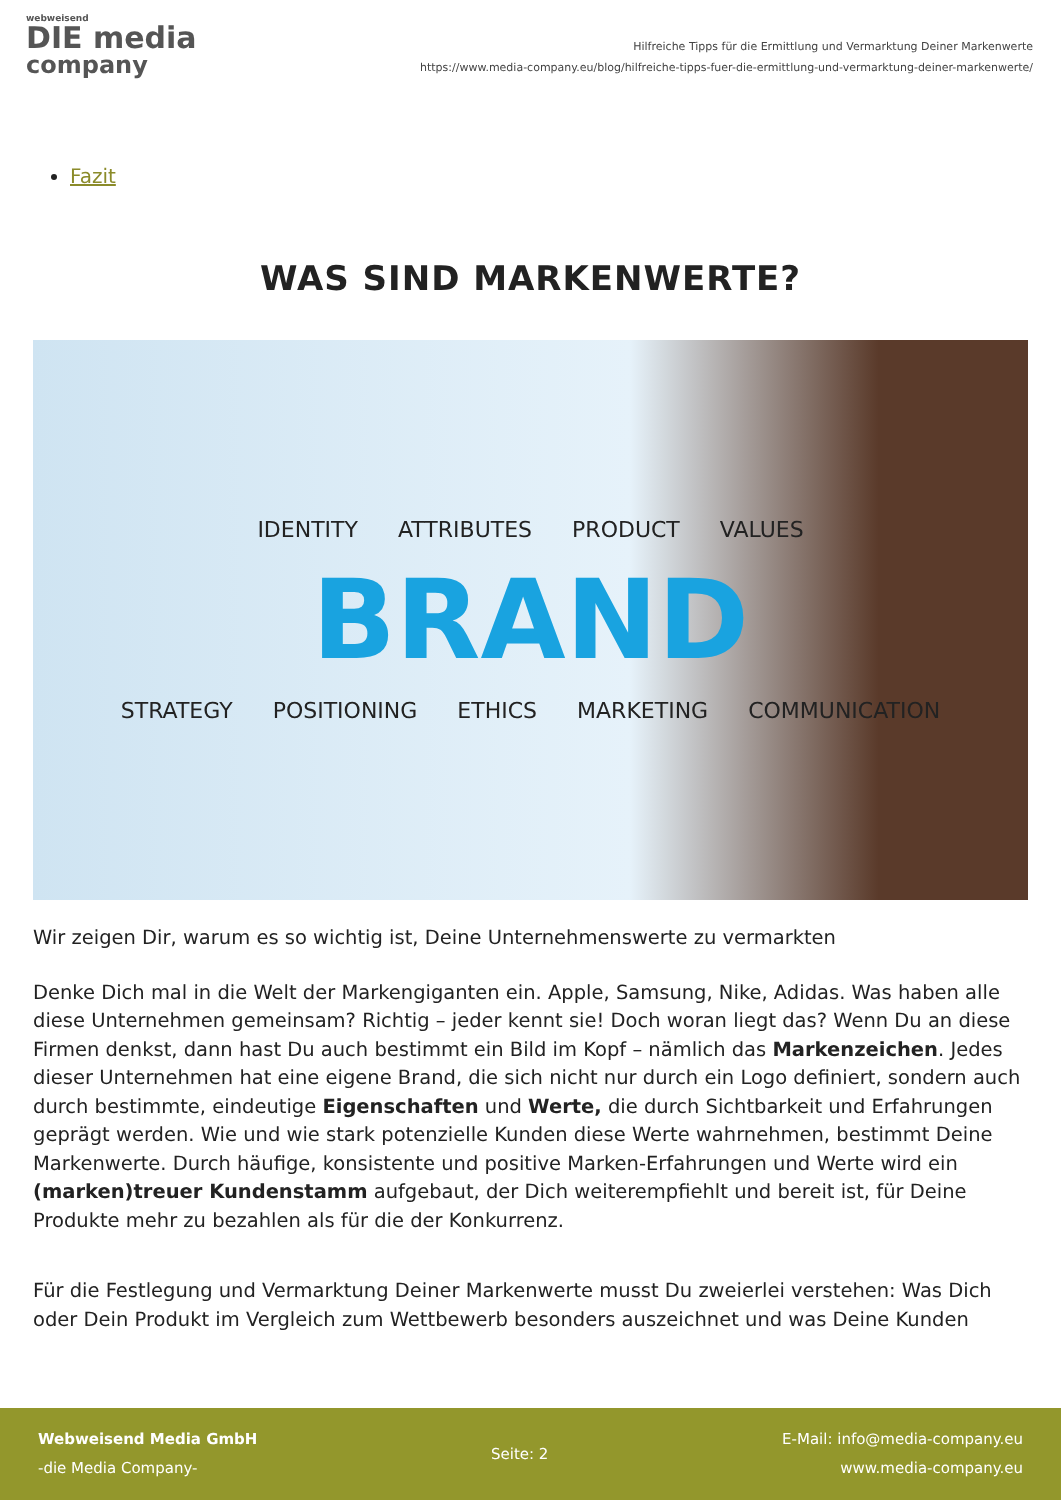webweisend
DIE media
company
Hilfreiche Tipps für die Ermittlung und Vermarktung Deiner Markenwerte
https://www.media-company.eu/blog/hilfreiche-tipps-fuer-die-ermittlung-und-vermarktung-deiner-markenwerte/
Fazit
WAS SIND MARKENWERTE?
IDENTITY ATTRIBUTES PRODUCT VALUES
BRAND
STRATEGY POSITIONING ETHICS MARKETING COMMUNICATION
Wir zeigen Dir, warum es so wichtig ist, Deine Unternehmenswerte zu vermarkten
Denke Dich mal in die Welt der Markengiganten ein. Apple, Samsung, Nike, Adidas. Was haben alle diese Unternehmen gemeinsam? Richtig – jeder kennt sie! Doch woran liegt das? Wenn Du an diese Firmen denkst, dann hast Du auch bestimmt ein Bild im Kopf – nämlich das Markenzeichen. Jedes dieser Unternehmen hat eine eigene Brand, die sich nicht nur durch ein Logo definiert, sondern auch durch bestimmte, eindeutige Eigenschaften und Werte, die durch Sichtbarkeit und Erfahrungen geprägt werden. Wie und wie stark potenzielle Kunden diese Werte wahrnehmen, bestimmt Deine Markenwerte. Durch häufige, konsistente und positive Marken-Erfahrungen und Werte wird ein (marken)treuer Kundenstamm aufgebaut, der Dich weiterempfiehlt und bereit ist, für Deine Produkte mehr zu bezahlen als für die der Konkurrenz.
Für die Festlegung und Vermarktung Deiner Markenwerte musst Du zweierlei verstehen: Was Dich oder Dein Produkt im Vergleich zum Wettbewerb besonders auszeichnet und was Deine Kunden
Webweisend Media GmbH
-die Media Company-
Seite: 2
E-Mail: info@media-company.eu
www.media-company.eu